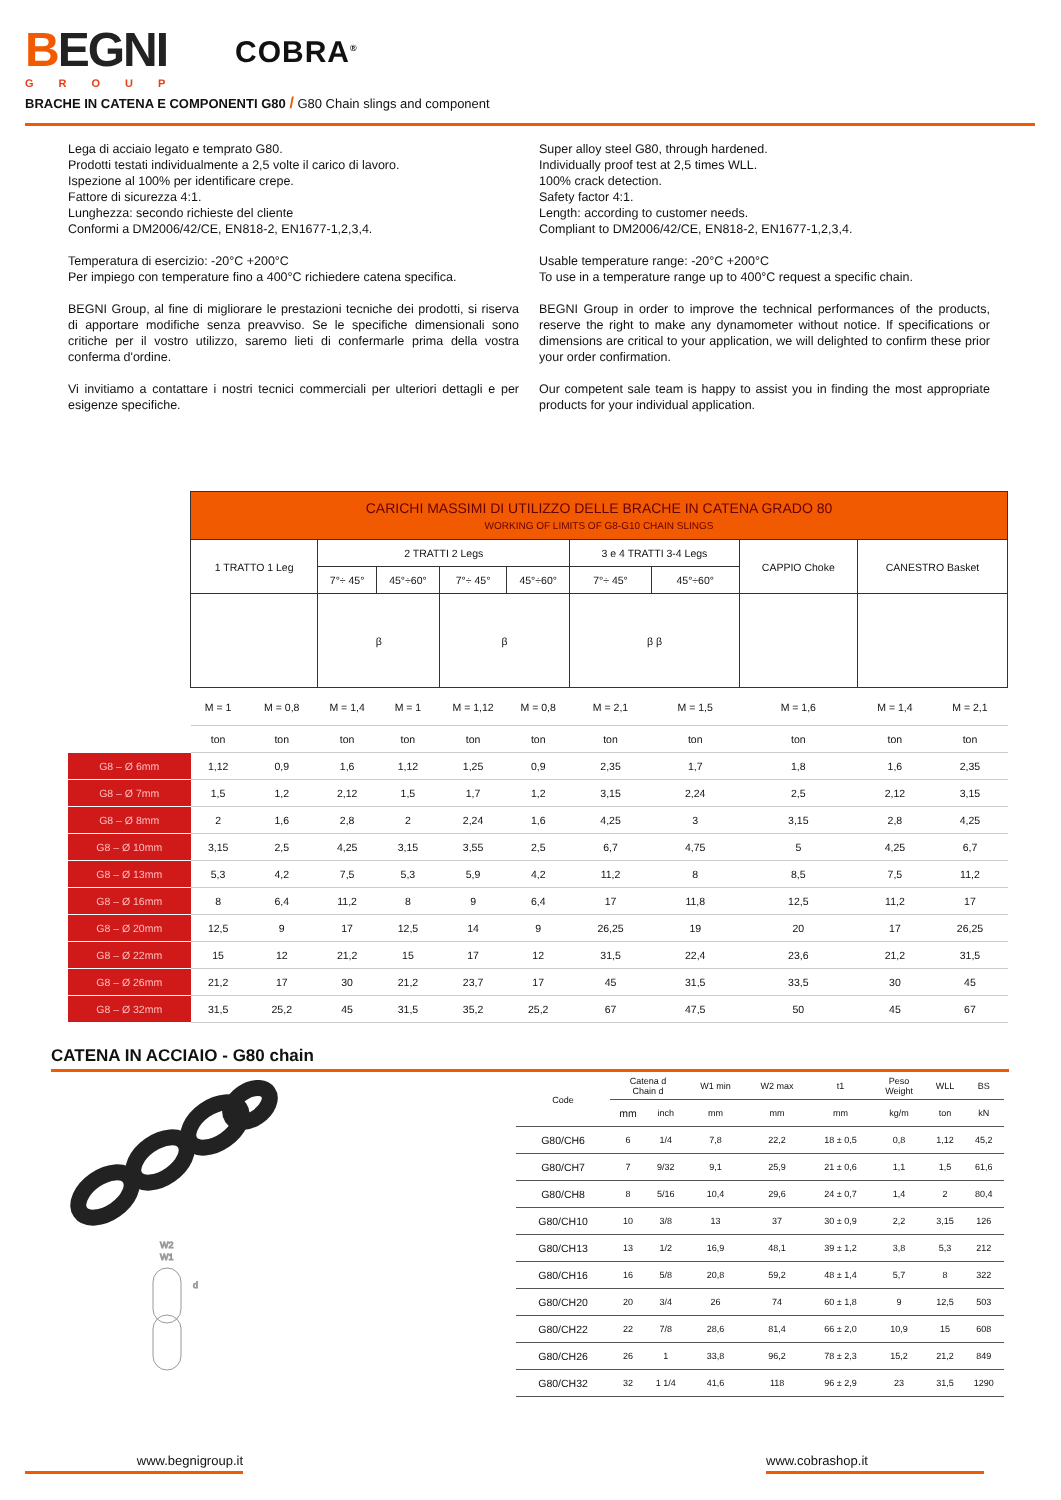BEGNI
GROUP
COBRA<sup>®</sup>
BRACHE IN CATENA E COMPONENTI G80 / G80 Chain slings and component
Lega di acciaio legato e temprato G80.
Prodotti testati individualmente a 2,5 volte il carico di lavoro.
Ispezione al 100% per identificare crepe.
Fattore di sicurezza 4:1.
Lunghezza: secondo richieste del cliente
Conformi a DM2006/42/CE, EN818-2, EN1677-1,2,3,4.
Temperatura di esercizio: -20°C +200°C
Per impiego con temperature fino a 400°C richiedere catena specifica.
BEGNI Group, al fine di migliorare le prestazioni tecniche dei prodotti, si riserva di apportare modifiche senza preavviso. Se le specifiche dimensionali sono critiche per il vostro utilizzo, saremo lieti di confermarle prima della vostra conferma d'ordine.
Vi invitiamo a contattare i nostri tecnici commerciali per ulteriori dettagli e per esigenze specifiche.
Super alloy steel G80, through hardened.
Individually proof test at 2,5 times WLL.
100% crack detection.
Safety factor 4:1.
Length: according to customer needs.
Compliant to DM2006/42/CE, EN818-2, EN1677-1,2,3,4.
Usable temperature range: -20°C +200°C
To use in a temperature range up to 400°C request a specific chain.
BEGNI Group in order to improve the technical performances of the products, reserve the right to make any dynamometer without notice. If specifications or dimensions are critical to your application, we will delighted to confirm these prior your order confirmation.
Our competent sale team is happy to assist you in finding the most appropriate products for your individual application.
| | CARICHI MASSIMI DI UTILIZZO DELLE BRACHE IN CATENA GRADO 80 WORKING OF LIMITS OF G8-G10 CHAIN SLINGS | | | | | | | | | | |
| | 1 TRATTO 1 Leg | | 2 TRATTI 2 Legs | | | | 3 e 4 TRATTI 3-4 Legs | | CAPPIO Choke | CANESTRO Basket | |
| | | | 7°÷ 45° | 45°÷60° | 7°÷ 45° | 45°÷60° | 7°÷ 45° | 45°÷60° | | | |
| | | | β | | β | | β β | | | | |
| | M = 1 | M = 0,8 | M = 1,4 | M = 1 | M = 1,12 | M = 0,8 | M = 2,1 | M = 1,5 | M = 1,6 | M = 1,4 | M = 2,1 |
| | ton | ton | ton | ton | ton | ton | ton | ton | ton | ton | ton |
| G8 – Ø 6mm | 1,12 | 0,9 | 1,6 | 1,12 | 1,25 | 0,9 | 2,35 | 1,7 | 1,8 | 1,6 | 2,35 |
| G8 – Ø 7mm | 1,5 | 1,2 | 2,12 | 1,5 | 1,7 | 1,2 | 3,15 | 2,24 | 2,5 | 2,12 | 3,15 |
| G8 – Ø 8mm | 2 | 1,6 | 2,8 | 2 | 2,24 | 1,6 | 4,25 | 3 | 3,15 | 2,8 | 4,25 |
| G8 – Ø 10mm | 3,15 | 2,5 | 4,25 | 3,15 | 3,55 | 2,5 | 6,7 | 4,75 | 5 | 4,25 | 6,7 |
| G8 – Ø 13mm | 5,3 | 4,2 | 7,5 | 5,3 | 5,9 | 4,2 | 11,2 | 8 | 8,5 | 7,5 | 11,2 |
| G8 – Ø 16mm | 8 | 6,4 | 11,2 | 8 | 9 | 6,4 | 17 | 11,8 | 12,5 | 11,2 | 17 |
| G8 – Ø 20mm | 12,5 | 9 | 17 | 12,5 | 14 | 9 | 26,25 | 19 | 20 | 17 | 26,25 |
| G8 – Ø 22mm | 15 | 12 | 21,2 | 15 | 17 | 12 | 31,5 | 22,4 | 23,6 | 21,2 | 31,5 |
| G8 – Ø 26mm | 21,2 | 17 | 30 | 21,2 | 23,7 | 17 | 45 | 31,5 | 33,5 | 30 | 45 |
| G8 – Ø 32mm | 31,5 | 25,2 | 45 | 31,5 | 35,2 | 25,2 | 67 | 47,5 | 50 | 45 | 67 |
CATENA IN ACCIAIO - G80 chain
W2
W1
d
| Code | Catena d Chain d | | W1 min | W2 max | t1 | Peso Weight | WLL | BS |
| | mm | inch | mm | mm | mm | kg/m | ton | kN |
| G80/CH6 | 6 | 1/4 | 7,8 | 22,2 | 18 ± 0,5 | 0,8 | 1,12 | 45,2 |
| G80/CH7 | 7 | 9/32 | 9,1 | 25,9 | 21 ± 0,6 | 1,1 | 1,5 | 61,6 |
| G80/CH8 | 8 | 5/16 | 10,4 | 29,6 | 24 ± 0,7 | 1,4 | 2 | 80,4 |
| G80/CH10 | 10 | 3/8 | 13 | 37 | 30 ± 0,9 | 2,2 | 3,15 | 126 |
| G80/CH13 | 13 | 1/2 | 16,9 | 48,1 | 39 ± 1,2 | 3,8 | 5,3 | 212 |
| G80/CH16 | 16 | 5/8 | 20,8 | 59,2 | 48 ± 1,4 | 5,7 | 8 | 322 |
| G80/CH20 | 20 | 3/4 | 26 | 74 | 60 ± 1,8 | 9 | 12,5 | 503 |
| G80/CH22 | 22 | 7/8 | 28,6 | 81,4 | 66 ± 2,0 | 10,9 | 15 | 608 |
| G80/CH26 | 26 | 1 | 33,8 | 96,2 | 78 ± 2,3 | 15,2 | 21,2 | 849 |
| G80/CH32 | 32 | 1 1/4 | 41,6 | 118 | 96 ± 2,9 | 23 | 31,5 | 1290 |
www.begnigroup.it www.cobrashop.it